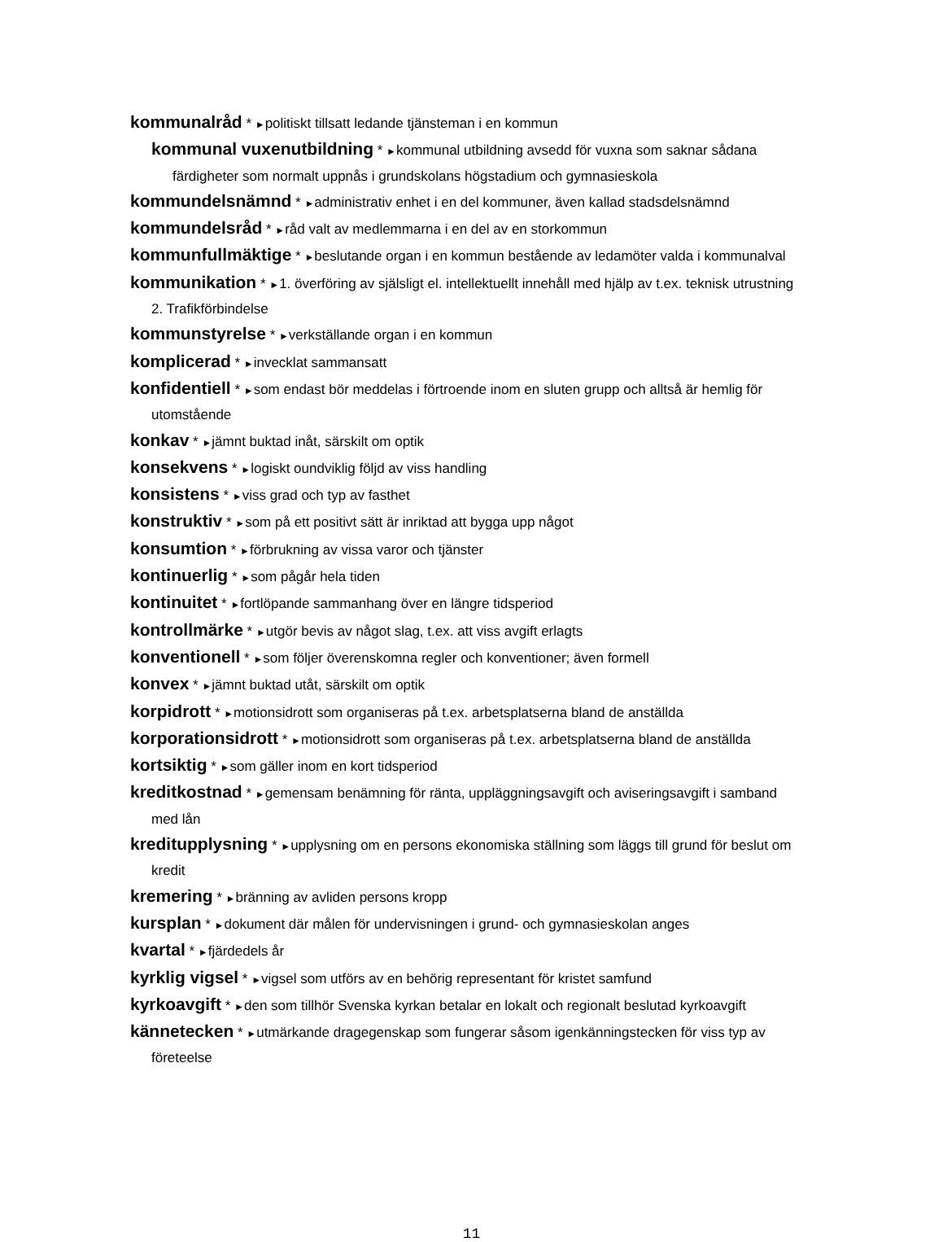kommunalråd * ►politiskt tillsatt ledande tjänsteman i en kommun
kommunal vuxenutbildning * ►kommunal utbildning avsedd för vuxna som saknar sådana färdigheter som normalt uppnås i grundskolans högstadium och gymnasieskola
kommundelsnämnd * ►administrativ enhet i en del kommuner, även kallad stadsdelsnämnd
kommundelsråd * ►råd valt av medlemmarna i en del av en storkommun
kommunfullmäktige * ►beslutande organ i en kommun bestående av ledamöter valda i kommunalval
kommunikation * ►1. överföring av själsligt el. intellektuellt innehåll med hjälp av t.ex. teknisk utrustning 2. Trafikförbindelse
kommunstyrelse * ►verkställande organ i en kommun
komplicerad * ►invecklat sammansatt
konfidentiell * ►som endast bör meddelas i förtroende inom en sluten grupp och alltså är hemlig för utomstående
konkav * ►jämnt buktad inåt, särskilt om optik
konsekvens * ►logiskt oundviklig följd av viss handling
konsistens * ►viss grad och typ av fasthet
konstruktiv * ►som på ett positivt sätt är inriktad att bygga upp något
konsumtion * ►förbrukning av vissa varor och tjänster
kontinuerlig * ►som pågår hela tiden
kontinuitet * ►fortlöpande sammanhang över en längre tidsperiod
kontrollmärke * ►utgör bevis av något slag, t.ex. att viss avgift erlagts
konventionell * ►som följer överenskomna regler och konventioner; även formell
konvex * ►jämnt buktad utåt, särskilt om optik
korpidrott * ►motionsidrott som organiseras på t.ex. arbetsplatserna bland de anställda
korporationsidrott * ►motionsidrott som organiseras på t.ex. arbetsplatserna bland de anställda
kortsiktig * ►som gäller inom en kort tidsperiod
kreditkostnad * ►gemensam benämning för ränta, uppläggningsavgift och aviseringsavgift i samband med lån
kreditupplysning * ►upplysning om en persons ekonomiska ställning som läggs till grund för beslut om kredit
kremering * ►bränning av avliden persons kropp
kursplan * ►dokument där målen för undervisningen i grund- och gymnasieskolan anges
kvartal * ►fjärdedels år
kyrklig vigsel * ►vigsel som utförs av en behörig representant för kristet samfund
kyrkoavgift * ►den som tillhör Svenska kyrkan betalar en lokalt och regionalt beslutad kyrkoavgift
kännetecken * ►utmärkande dragegenskap som fungerar såsom igenkänningstecken för viss typ av företeelse
11